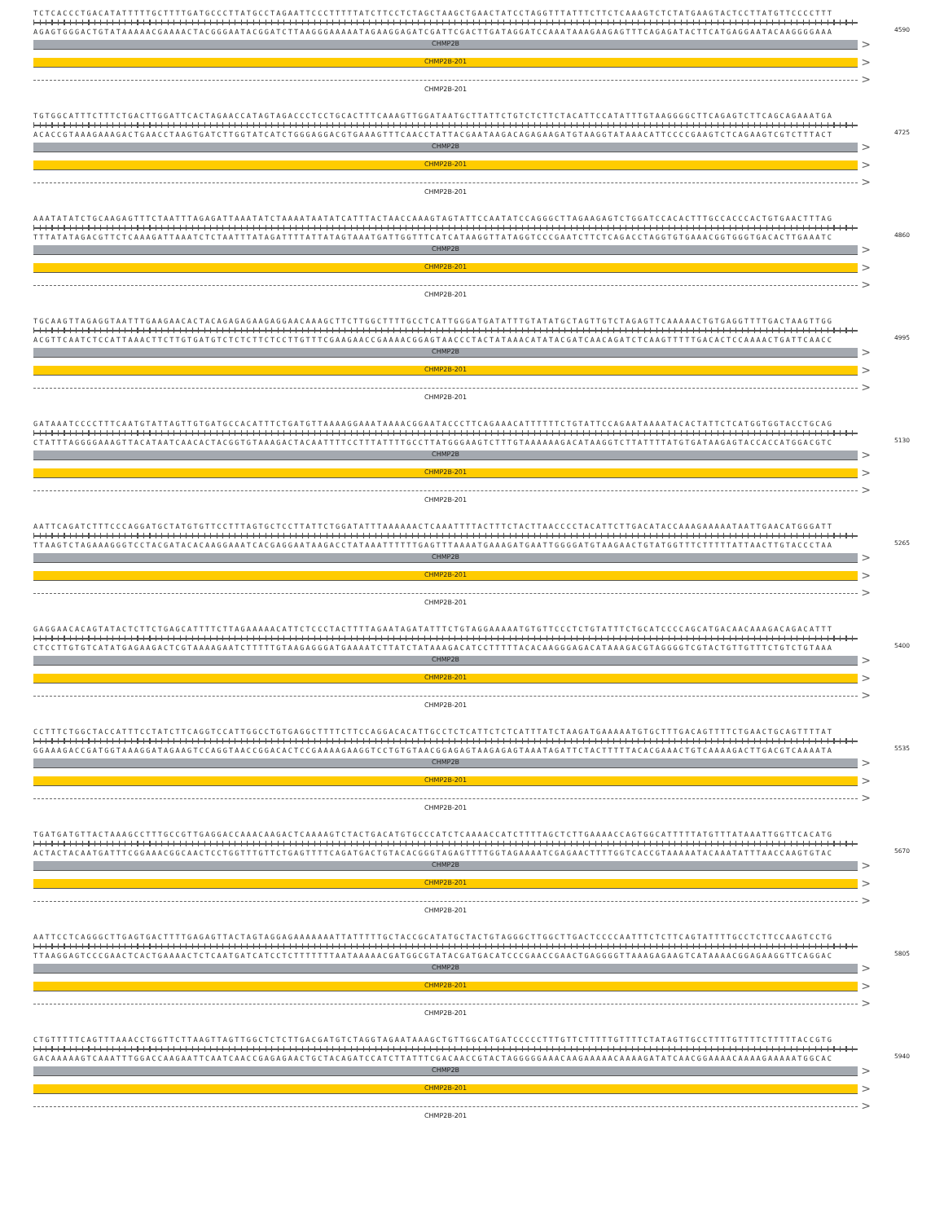TCTCACCCTGACATATTTTTGCTTTTGATGCCCTTATGCCTAGAATTCCCTTTTTATCTTCCTCTAGCTAAGCTGAACTATCCTAGGTTTATTTCTTCTCAAAGTCTCTATGAAGTACTCCTTATGTTCCCCTTT
AGAGTGGGACTGTATAAAAACGAAAACTACGGGAATACGGATCTTAAGGGAAAAATAGAAGGAGATCGATTCGACTTGATAGGATCCAAATAAAGAAGAGTTTCAGAGATACTTCATGAGGAATACAAGGGGAAA
CHMP2B >
CHMP2B-201 >
>
CHMP2B-201
4590
TGTGGCATTTCTTTCTGACTTGGATTCACTAGAACCATAGTAGACCCTCCTGCACTTTCAAAGTTGGATAATGCTTATTCTGTCTCTTCTACATTCCATATTTGTAAGGGGCTTCAGAGTCTTCAGCAGAAATGA
ACACCGTAAAGAAAGACTGAACCTAAGTGATCTTGGTATCATCTGGGAGGACGTGAAAGTTTCAACCTATTACGAATAAGACAGAGAAGATGTAAGGTATAAACATTCCCCGAAGTCTCAGAAGTCGTCTTTACT
CHMP2B >
CHMP2B-201 >
>
CHMP2B-201
4725
AAATATATCTGCAAGAGTTTCTAATTTAGAGATTAAATATCTAAAATAATATCATTTACTAACCAAAGTAGTATTCCAATATCCAGGGCTTAGAAGAGTCTGGATCCACACTTTGCCACCCACTGTGAACTTTAG
TTTATATAGACGTTCTCAAAGATTAAATCTCTAATTTATAGATTTTATTATAGTAAATGATTGGTTTCATCATAAGGTTATAGGTCCCGAATCTTCTCAGACCTAGGTGTGAAACGGTGGGTGACACTTGAAATC
CHMP2B >
CHMP2B-201 >
>
CHMP2B-201
4860
TGCAAGTTAGAGGTAATTTGAAGAACACTACAGAGAGAAGAGGAACAAAGCTTCTTGGCTTTTGCCTCATTGGGATGATATTTGTATATGCTAGTTGTCTAGAGTTCAAAAACTGTGAGGTTTTGACTAAGTTGG
ACGTTCAATCTCCATTAAACTTCTTGTGATGTCTCTCTTCTCCTTGTTTCGAAGAACCGAAAACGGAGTAACCCTACTATAAACATATACGATCAACAGATCTCAAGTTTTTGACACTCCAAAACTGATTCAACC
CHMP2B >
CHMP2B-201 >
>
CHMP2B-201
4995
GATAAATCCCCTTTCAATGTATTAGTTGTGATGCCACATTTCTGATGTTAAAAGGAAATAAAACGGAATACCCTTCAGAAACATTTTTTCTGTATTCCAGAATAAAATACACTATTCTCATGGTGGTACCTGCAG
CTATTTAGGGGAAAGTTACATAATCAACACTACGGTGTAAAGACTACAATTTTCCTTTATTTTGCCTTATGGGAAGTCTTTGTAAAAAAGACATAAGGTCTTATTTTATGTGATAAGAGTACCACCATGGACGTC
CHMP2B >
CHMP2B-201 >
>
CHMP2B-201
5130
AATTCAGATCTTTCCCAGGATGCTATGTGTTCCTTTAGTGCTCCTTATTCTGGATATTTAAAAAACTCAAATTTTACTTTCTACTTAACCCCTACATTCTTGACATACCAAAGAAAAATAATTGAACATGGGATT
TTAAGTCTAGAAAGGGTCCTACGATACACAAGGAAATCACGAGGAATAAGACCTATAAATTTTTTGAGTTTAAAATGAAAGATGAATTGGGGATGTAAGAACTGTATGGTTTCTTTTTATTAACTTGTACCCTAA
CHMP2B >
CHMP2B-201 >
>
CHMP2B-201
5265
GAGGAACACAGTATACTCTTCTGAGCATTTTCTTAGAAAAACATTCTCCCTACTTTTAGAATAGATATTTCTGTAGGAAAAATGTGTTCCCTCTGTATTTCTGCATCCCCAGCATGACAACAAAGACAGACATTT
CTCCTTGTGTCATATGAGAAGACTCGTAAAAGAATCTTTTTGTAAGAGGGATGAAAATCTTATCTATAAAGACATCCTTTTTACACAAGGGAGACATAAAGACGTAGGGGTCGTACTGTTGTTTCTGTCTGTAAA
CHMP2B >
CHMP2B-201 >
>
CHMP2B-201
5400
CCTTTCTGGCTACCATTTCCTATCTTCAGGTCCATTGGCCTGTGAGGCTTTTCTTCCAGGACACATTGCCTCTCATTCTCTCATTTATCTAAGATGAAAAATGTGCTTTGACAGTTTTCTGAACTGCAGTTTTAT
GGAAAGACCGATGGTAAAGGATAGAAGTCCAGGTAACCGGACACTCCGAAAAGAAGGTCCTGTGTAACGGAGAGTAAGAGAGTAAATAGATTCTACTTTTTACACGAAACTGTCAAAAGACTTGACGTCAAAATA
CHMP2B >
CHMP2B-201 >
>
CHMP2B-201
5535
TGATGATGTTACTAAAGCCTTTGCCGTTGAGGACCAAACAAGACTCAAAAGTCTACTGACATGTGCCCATCTCAAAACCATCTTTTAGCTCTTGAAAACCAGTGGCATTTTTATGTTTATAAATTGGTTCACATG
ACTACTACAATGATTTCGGAAACGGCAACTCCTGGTTTGTTCTGAGTTTTCAGATGACTGTACACGGGTAGAGTTTTGGTAGAAAATCGAGAACTTTTGGTCACCGTAAAAATACAAATATTTAACCAAGTGTAC
CHMP2B >
CHMP2B-201 >
>
CHMP2B-201
5670
AATTCCTCAGGGCTTGAGTGACTTTTGAGAGTTACTAGTAGGAGAAAAAAATTATTTTTGCTACCGCATATGCTACTGTAGGGCTTGGCTTGACTCCCCAATTTCTCTTCAGTATTTTGCCTCTTCCAAGTCCTG
TTAAGGAGTCCCGAACTCACTGAAAACTCTCAATGATCATCCTCTTTTTTTAATAAAAACGATGGCGTATACGATGACATCCCGAACCGAACTGAGGGGTTAAAGAGAAGTCATAAAACGGAGAAGGTTCAGGAC
CHMP2B >
CHMP2B-201 >
>
CHMP2B-201
5805
CTGTTTTTCAGTTTAAACCTGGTTCTTAAGTTAGTTGGCTCTCTTGACGATGTCTAGGTAGAATAAAGCTGTTGGCATGATCCCCCTTTGTTCTTTTTGTTTTCTATAGTTGCCTTTTGTTTTCTTTTTACCGTG
GACAAAAAGTCAAATTTGGACCAAGAATTCAATCAACCGAGAGAACTGCTACAGATCCATCTTATTTCGACAACCGTACTAGGGGGAAACAAGAAAAACAAAAGATATCAACGGAAAACAAAAGAAAAATGGCAC
CHMP2B >
CHMP2B-201 >
>
CHMP2B-201
5940